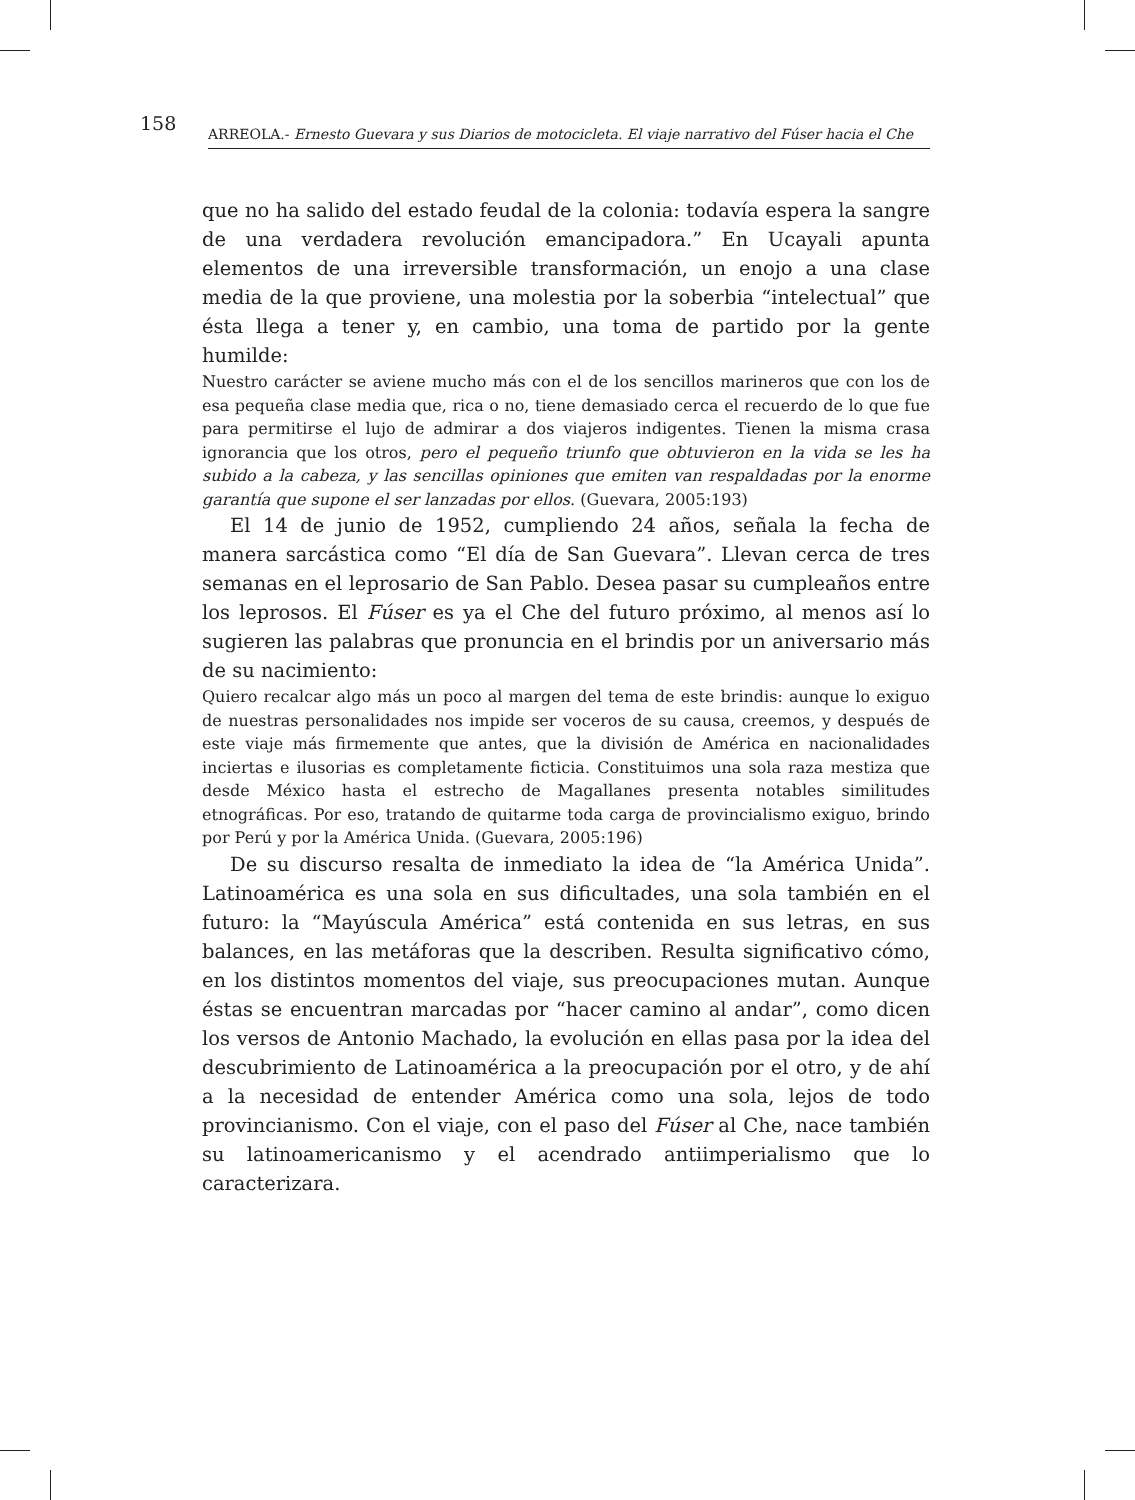158
ARREOLA.- Ernesto Guevara y sus Diarios de motocicleta. El viaje narrativo del Fúser hacia el Che
que no ha salido del estado feudal de la colonia: todavía espera la sangre de una verdadera revolución emancipadora.” En Ucayali apunta elementos de una irreversible transformación, un enojo a una clase media de la que proviene, una molestia por la soberbia “intelectual” que ésta llega a tener y, en cambio, una toma de partido por la gente humilde:
Nuestro carácter se aviene mucho más con el de los sencillos marineros que con los de esa pequeña clase media que, rica o no, tiene demasiado cerca el recuerdo de lo que fue para permitirse el lujo de admirar a dos viajeros indigentes. Tienen la misma crasa ignorancia que los otros, pero el pequeño triunfo que obtuvieron en la vida se les ha subido a la cabeza, y las sencillas opiniones que emiten van respaldadas por la enorme garantía que supone el ser lanzadas por ellos. (Guevara, 2005:193)
El 14 de junio de 1952, cumpliendo 24 años, señala la fecha de manera sarcástica como “El día de San Guevara”. Llevan cerca de tres semanas en el leprosario de San Pablo. Desea pasar su cumpleaños entre los leprosos. El Fúser es ya el Che del futuro próximo, al menos así lo sugieren las palabras que pronuncia en el brindis por un aniversario más de su nacimiento:
Quiero recalcar algo más un poco al margen del tema de este brindis: aunque lo exiguo de nuestras personalidades nos impide ser voceros de su causa, creemos, y después de este viaje más firmemente que antes, que la división de América en nacionalidades inciertas e ilusorias es completamente ficticia. Constituimos una sola raza mestiza que desde México hasta el estrecho de Magallanes presenta notables similitudes etnográficas. Por eso, tratando de quitarme toda carga de provincialismo exiguo, brindo por Perú y por la América Unida. (Guevara, 2005:196)
De su discurso resalta de inmediato la idea de “la América Unida”. Latinoamérica es una sola en sus dificultades, una sola también en el futuro: la “Mayúscula América” está contenida en sus letras, en sus balances, en las metáforas que la describen. Resulta significativo cómo, en los distintos momentos del viaje, sus preocupaciones mutan. Aunque éstas se encuentran marcadas por “hacer camino al andar”, como dicen los versos de Antonio Machado, la evolución en ellas pasa por la idea del descubrimiento de Latinoamérica a la preocupación por el otro, y de ahí a la necesidad de entender América como una sola, lejos de todo provincianismo. Con el viaje, con el paso del Fúser al Che, nace también su latinoamericanismo y el acendrado antiimperialismo que lo caracterizara.